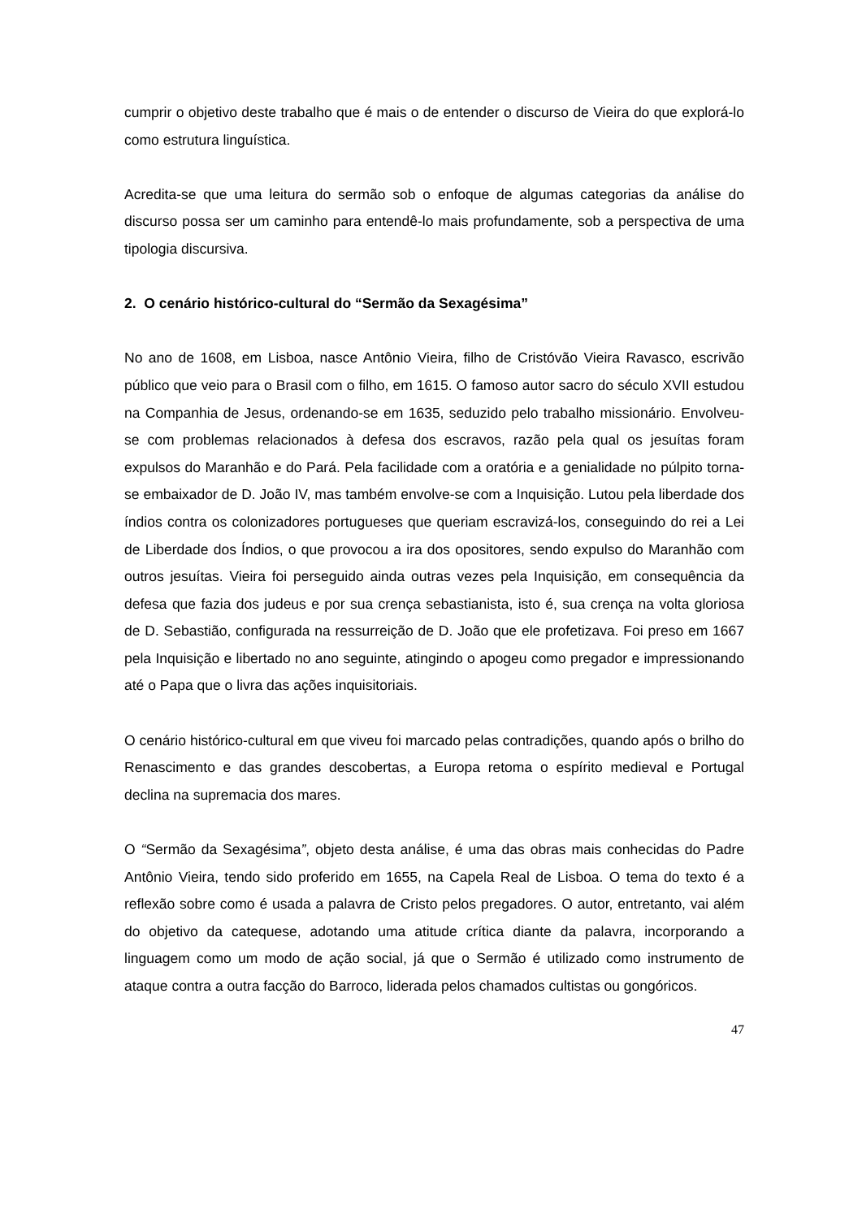cumprir o objetivo deste trabalho que é mais o de entender o discurso de Vieira do que explorá-lo como estrutura linguística.
Acredita-se que uma leitura do sermão sob o enfoque de algumas categorias da análise do discurso possa ser um caminho para entendê-lo mais profundamente, sob a perspectiva de uma tipologia discursiva.
2. O cenário histórico-cultural do “Sermão da Sexagésima”
No ano de 1608, em Lisboa, nasce Antônio Vieira, filho de Cristóvão Vieira Ravasco, escrivão público que veio para o Brasil com o filho, em 1615. O famoso autor sacro do século XVII estudou na Companhia de Jesus, ordenando-se em 1635, seduzido pelo trabalho missionário. Envolveu-se com problemas relacionados à defesa dos escravos, razão pela qual os jesuítas foram expulsos do Maranhão e do Pará. Pela facilidade com a oratória e a genialidade no púlpito torna-se embaixador de D. João IV, mas também envolve-se com a Inquisição. Lutou pela liberdade dos índios contra os colonizadores portugueses que queriam escravizá-los, conseguindo do rei a Lei de Liberdade dos Índios, o que provocou a ira dos opositores, sendo expulso do Maranhão com outros jesuítas. Vieira foi perseguido ainda outras vezes pela Inquisição, em consequência da defesa que fazia dos judeus e por sua crença sebastianista, isto é, sua crença na volta gloriosa de D. Sebastião, configurada na ressurreição de D. João que ele profetizava. Foi preso em 1667 pela Inquisição e libertado no ano seguinte, atingindo o apogeu como pregador e impressionando até o Papa que o livra das ações inquisitoriais.
O cenário histórico-cultural em que viveu foi marcado pelas contradições, quando após o brilho do Renascimento e das grandes descobertas, a Europa retoma o espírito medieval e Portugal declina na supremacia dos mares.
O “Sermão da Sexagésima”, objeto desta análise, é uma das obras mais conhecidas do Padre Antônio Vieira, tendo sido proferido em 1655, na Capela Real de Lisboa. O tema do texto é a reflexão sobre como é usada a palavra de Cristo pelos pregadores. O autor, entretanto, vai além do objetivo da catequese, adotando uma atitude crítica diante da palavra, incorporando a linguagem como um modo de ação social, já que o Sermão é utilizado como instrumento de ataque contra a outra facção do Barroco, liderada pelos chamados cultistas ou gongóricos.
47